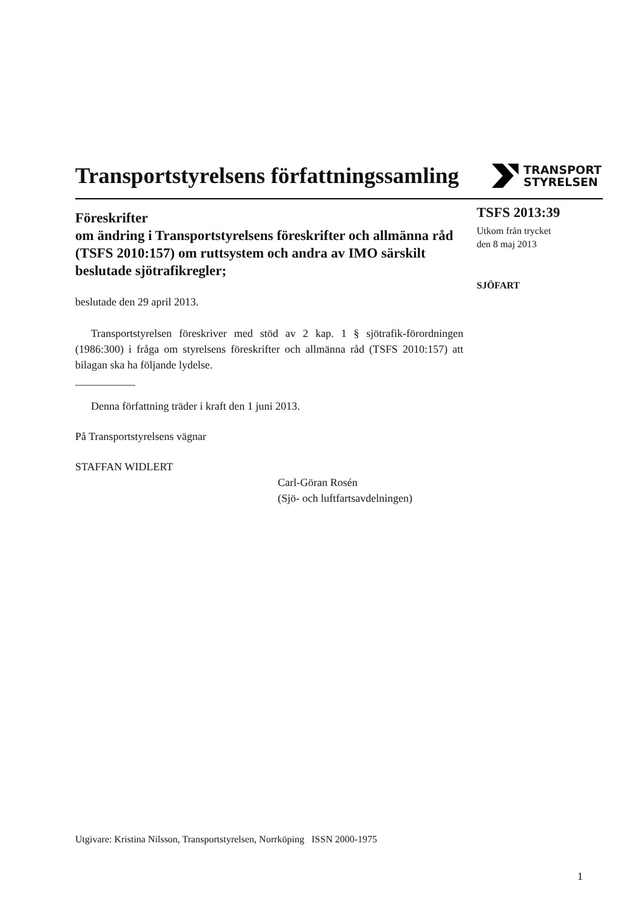Transportstyrelsens författningssamling
TRANSPORT
STYRELSEN
Föreskrifter
om ändring i Transportstyrelsens föreskrifter och allmänna råd (TSFS 2010:157) om ruttsystem och andra av IMO särskilt beslutade sjötrafikregler;
beslutade den 29 april 2013.
Transportstyrelsen föreskriver med stöd av 2 kap. 1 § sjötrafik-förordningen (1986:300) i fråga om styrelsens föreskrifter och allmänna råd (TSFS 2010:157) att bilagan ska ha följande lydelse.
___________
Denna författning träder i kraft den 1 juni 2013.
På Transportstyrelsens vägnar
STAFFAN WIDLERT
Carl-Göran Rosén
(Sjö- och luftfartsavdelningen)
TSFS 2013:39
Utkom från trycket
den 8 maj 2013
SJÖFART
Utgivare: Kristina Nilsson, Transportstyrelsen, Norrköping ISSN 2000-1975
1